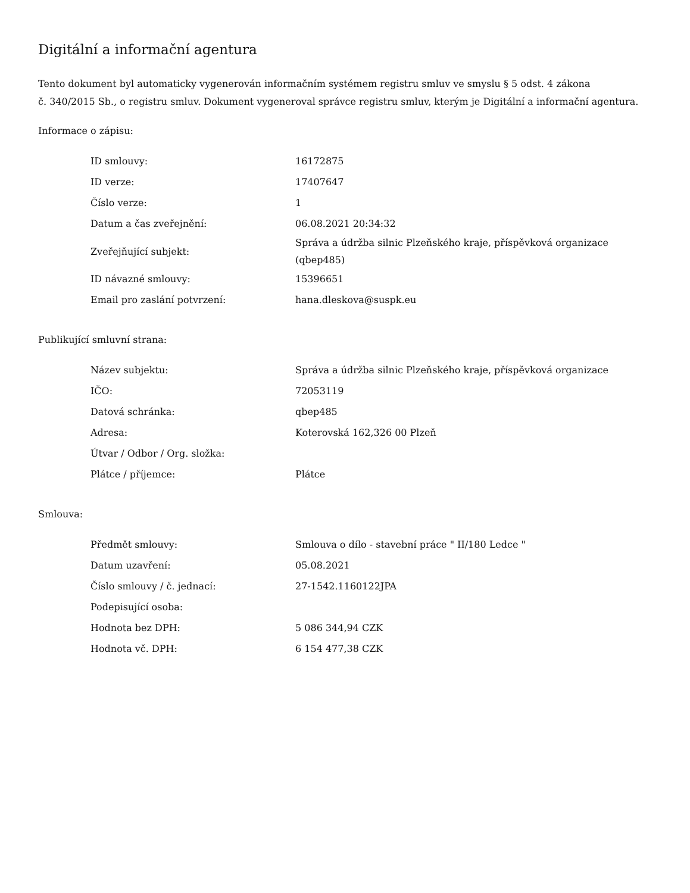Digitální a informační agentura
Tento dokument byl automaticky vygenerován informačním systémem registru smluv ve smyslu § 5 odst. 4 zákona
č. 340/2015 Sb., o registru smluv. Dokument vygeneroval správce registru smluv, kterým je Digitální a informační agentura.
Informace o zápisu:
| ID smlouvy: | 16172875 |
| ID verze: | 17407647 |
| Číslo verze: | 1 |
| Datum a čas zveřejnění: | 06.08.2021 20:34:32 |
| Zveřejňující subjekt: | Správa a údržba silnic Plzeňského kraje, příspěvková organizace (qbep485) |
| ID návazné smlouvy: | 15396651 |
| Email pro zaslání potvrzení: | hana.dleskova@suspk.eu |
Publikující smluvní strana:
| Název subjektu: | Správa a údržba silnic Plzeňského kraje, příspěvková organizace |
| IČO: | 72053119 |
| Datová schránka: | qbep485 |
| Adresa: | Koterovská 162,326 00 Plzeň |
| Útvar / Odbor / Org. složka: | |
| Plátce / příjemce: | Plátce |
Smlouva:
| Předmět smlouvy: | Smlouva o dílo - stavební práce " II/180 Ledce " |
| Datum uzavření: | 05.08.2021 |
| Číslo smlouvy / č. jednací: | 27-1542.1160122JPA |
| Podepisující osoba: | |
| Hodnota bez DPH: | 5 086 344,94 CZK |
| Hodnota vč. DPH: | 6 154 477,38 CZK |